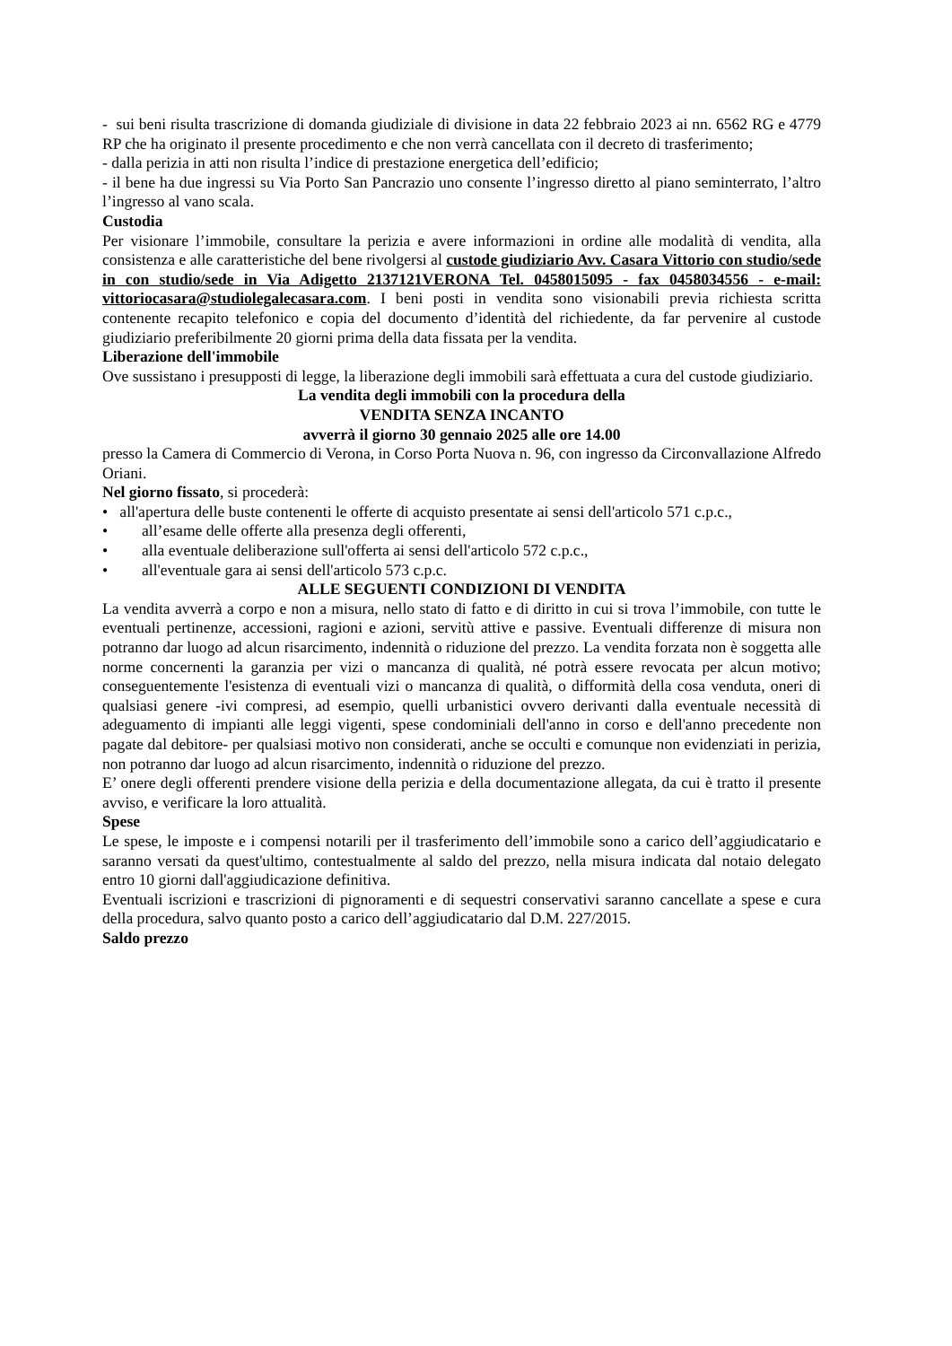- sui beni risulta trascrizione di domanda giudiziale di divisione in data 22 febbraio 2023 ai nn. 6562 RG e 4779 RP che ha originato il presente procedimento e che non verrà cancellata con il decreto di trasferimento;
- dalla perizia in atti non risulta l’indice di prestazione energetica dell’edificio;
- il bene ha due ingressi su Via Porto San Pancrazio uno consente l’ingresso diretto al piano seminterrato, l’altro l’ingresso al vano scala.
Custodia
Per visionare l’immobile, consultare la perizia e avere informazioni in ordine alle modalità di vendita, alla consistenza e alle caratteristiche del bene rivolgersi al custode giudiziario Avv. Casara Vittorio con studio/sede in con studio/sede in Via Adigetto 2137121VERONA Tel. 0458015095 - fax 0458034556 - e-mail: vittoriocasara@studiolegalecasara.com. I beni posti in vendita sono visionabili previa richiesta scritta contenente recapito telefonico e copia del documento d’identità del richiedente, da far pervenire al custode giudiziario preferibilmente 20 giorni prima della data fissata per la vendita.
Liberazione dell'immobile
Ove sussistano i presupposti di legge, la liberazione degli immobili sarà effettuata a cura del custode giudiziario.
La vendita degli immobili con la procedura della
VENDITA SENZA INCANTO
avverrà il giorno 30 gennaio 2025 alle ore 14.00
presso la Camera di Commercio di Verona, in Corso Porta Nuova n. 96, con ingresso da Circonvallazione Alfredo Oriani.
Nel giorno fissato, si procederà:
• all'apertura delle buste contenenti le offerte di acquisto presentate ai sensi dell'articolo 571 c.p.c.,
• all’esame delle offerte alla presenza degli offerenti,
• alla eventuale deliberazione sull'offerta ai sensi dell'articolo 572 c.p.c.,
• all'eventuale gara ai sensi dell'articolo 573 c.p.c.
ALLE SEGUENTI CONDIZIONI DI VENDITA
La vendita avverrà a corpo e non a misura, nello stato di fatto e di diritto in cui si trova l’immobile, con tutte le eventuali pertinenze, accessioni, ragioni e azioni, servitù attive e passive. Eventuali differenze di misura non potranno dar luogo ad alcun risarcimento, indennità o riduzione del prezzo. La vendita forzata non è soggetta alle norme concernenti la garanzia per vizi o mancanza di qualità, né potrà essere revocata per alcun motivo; conseguentemente l'esistenza di eventuali vizi o mancanza di qualità, o difformità della cosa venduta, oneri di qualsiasi genere -ivi compresi, ad esempio, quelli urbanistici ovvero derivanti dalla eventuale necessità di adeguamento di impianti alle leggi vigenti, spese condominiali dell'anno in corso e dell'anno precedente non pagate dal debitore- per qualsiasi motivo non considerati, anche se occulti e comunque non evidenziati in perizia, non potranno dar luogo ad alcun risarcimento, indennità o riduzione del prezzo.
E’ onere degli offerenti prendere visione della perizia e della documentazione allegata, da cui è tratto il presente avviso, e verificare la loro attualità.
Spese
Le spese, le imposte e i compensi notarili per il trasferimento dell’immobile sono a carico dell’aggiudicatario e saranno versati da quest'ultimo, contestualmente al saldo del prezzo, nella misura indicata dal notaio delegato entro 10 giorni dall'aggiudicazione definitiva.
Eventuali iscrizioni e trascrizioni di pignoramenti e di sequestri conservativi saranno cancellate a spese e cura della procedura, salvo quanto posto a carico dell’aggiudicatario dal D.M. 227/2015.
Saldo prezzo